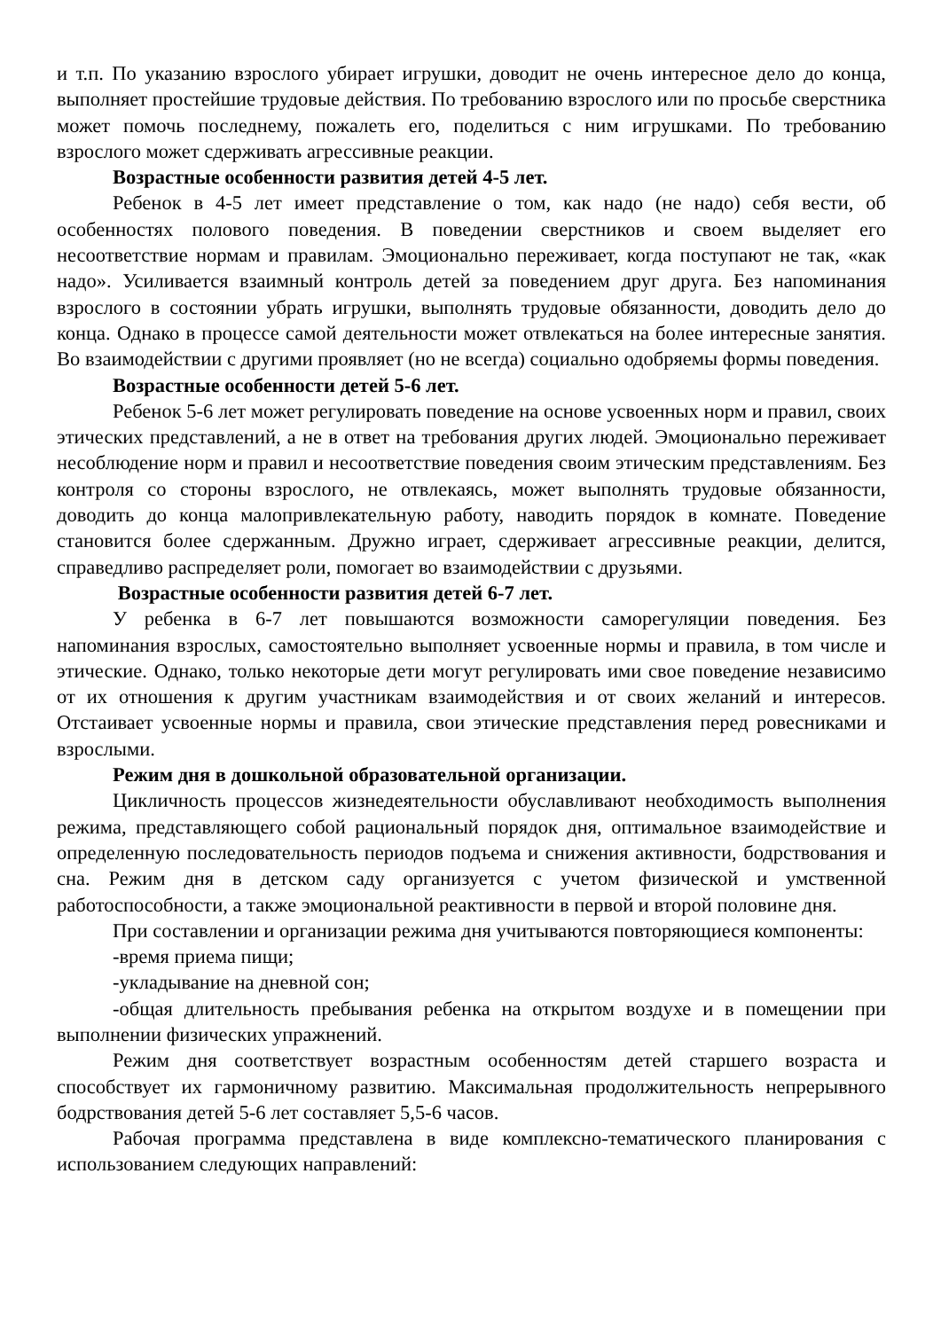и т.п. По указанию взрослого убирает игрушки, доводит не очень интересное дело до конца, выполняет простейшие трудовые действия. По требованию взрослого или по просьбе сверстника может помочь последнему, пожалеть его, поделиться с ним игрушками. По требованию взрослого может сдерживать агрессивные реакции.
Возрастные особенности развития детей 4-5 лет.
Ребенок в 4-5 лет имеет представление о том, как надо (не надо) себя вести, об особенностях полового поведения. В поведении сверстников и своем выделяет его несоответствие нормам и правилам. Эмоционально переживает, когда поступают не так, «как надо». Усиливается взаимный контроль детей за поведением друг друга. Без напоминания взрослого в состоянии убрать игрушки, выполнять трудовые обязанности, доводить дело до конца. Однако в процессе самой деятельности может отвлекаться на более интересные занятия. Во взаимодействии с другими проявляет (но не всегда) социально одобряемы формы поведения.
Возрастные особенности детей 5-6 лет.
Ребенок 5-6 лет может регулировать поведение на основе усвоенных норм и правил, своих этических представлений, а не в ответ на требования других людей. Эмоционально переживает несоблюдение норм и правил и несоответствие поведения своим этическим представлениям. Без контроля со стороны взрослого, не отвлекаясь, может выполнять трудовые обязанности, доводить до конца малопривлекательную работу, наводить порядок в комнате. Поведение становится более сдержанным. Дружно играет, сдерживает агрессивные реакции, делится, справедливо распределяет роли, помогает во взаимодействии с друзьями.
Возрастные особенности развития детей 6-7 лет.
У ребенка в 6-7 лет повышаются возможности саморегуляции поведения. Без напоминания взрослых, самостоятельно выполняет усвоенные нормы и правила, в том числе и этические. Однако, только некоторые дети могут регулировать ими свое поведение независимо от их отношения к другим участникам взаимодействия и от своих желаний и интересов. Отстаивает усвоенные нормы и правила, свои этические представления перед ровесниками и взрослыми.
Режим дня в дошкольной образовательной организации.
Цикличность процессов жизнедеятельности обуславливают необходимость выполнения режима, представляющего собой рациональный порядок дня, оптимальное взаимодействие и определенную последовательность периодов подъема и снижения активности, бодрствования и сна. Режим дня в детском саду организуется с учетом физической и умственной работоспособности, а также эмоциональной реактивности в первой и второй половине дня.
При составлении и организации режима дня учитываются повторяющиеся компоненты:
-время приема пищи;
-укладывание на дневной сон;
-общая длительность пребывания ребенка на открытом воздухе и в помещении при выполнении физических упражнений.
Режим дня соответствует возрастным особенностям детей старшего возраста и способствует их гармоничному развитию. Максимальная продолжительность непрерывного бодрствования детей 5-6 лет составляет 5,5-6 часов.
Рабочая программа представлена в виде комплексно-тематического планирования с использованием следующих направлений: